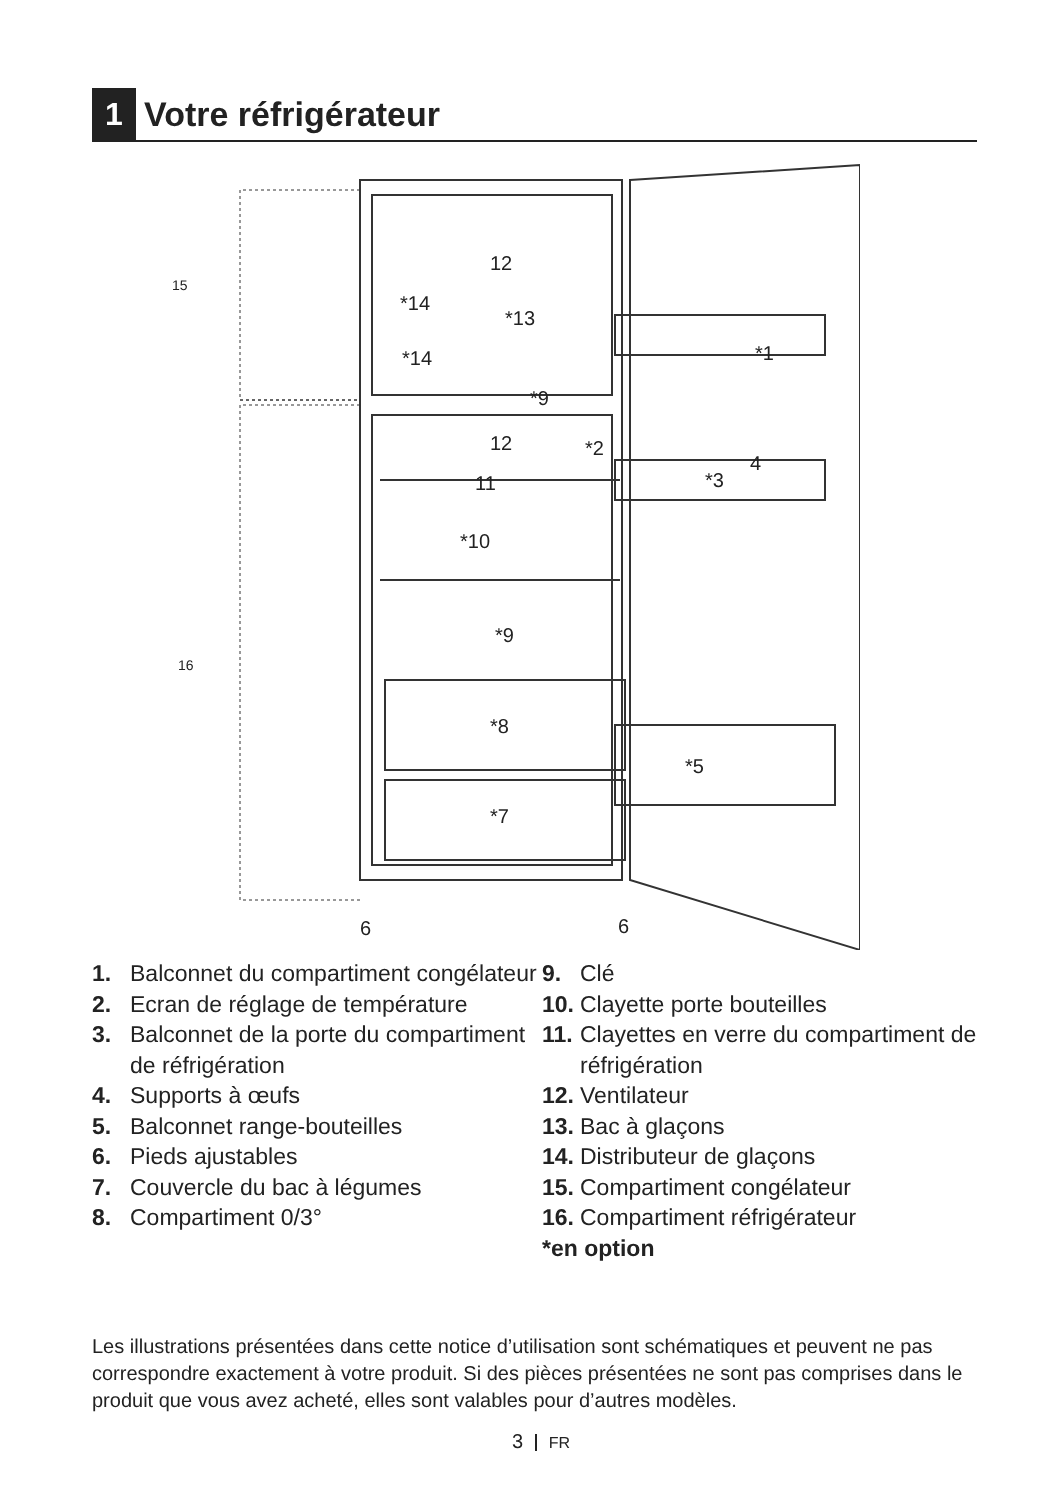1 Votre réfrigérateur
12
*14
*13
*14
*1
*9
12
*2
11
4
*3
*10
*9
*8
*5
*7
6
6
15
16
1. Balconnet du compartiment congélateur
2. Ecran de réglage de température
3. Balconnet de la porte du compartiment de réfrigération
4. Supports à œufs
5. Balconnet range-bouteilles
6. Pieds ajustables
7. Couvercle du bac à légumes
8. Compartiment 0/3°
9. Clé
10. Clayette porte bouteilles
11. Clayettes en verre du compartiment de réfrigération
12. Ventilateur
13. Bac à glaçons
14. Distributeur de glaçons
15. Compartiment congélateur
16. Compartiment réfrigérateur
*en option
Les illustrations présentées dans cette notice d’utilisation sont schématiques et peuvent ne pas correspondre exactement à votre produit. Si des pièces présentées ne sont pas comprises dans le produit que vous avez acheté, elles sont valables pour d’autres modèles.
3 FR